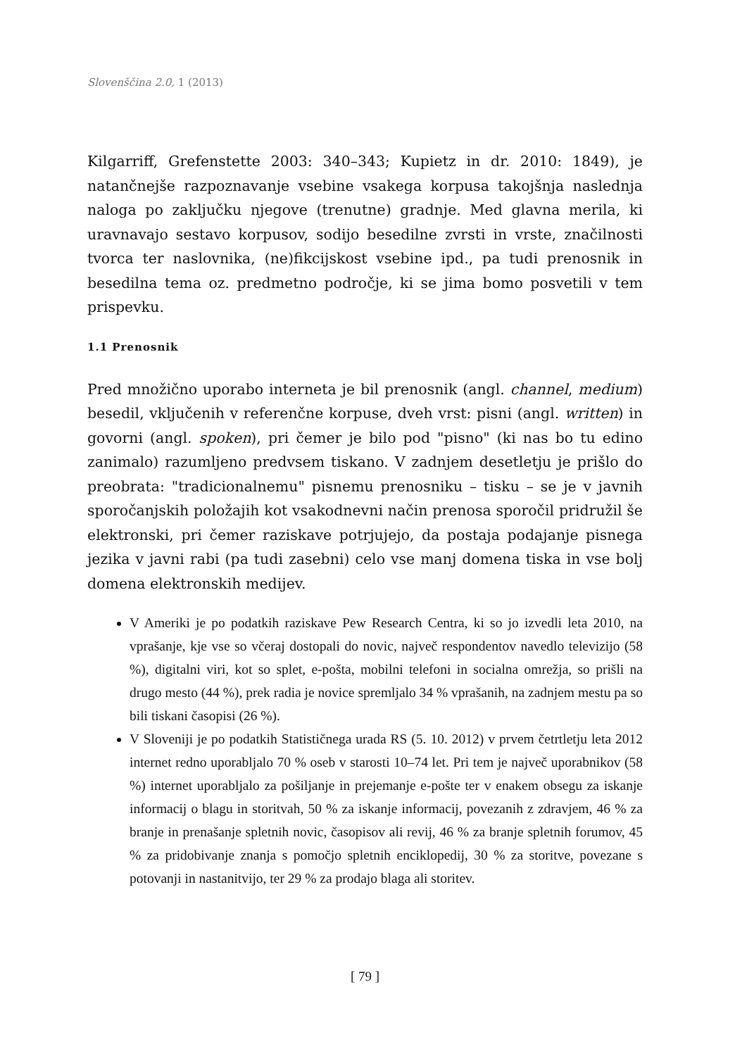Slovenščina 2.0, 1 (2013)
Kilgarriff, Grefenstette 2003: 340–343; Kupietz in dr. 2010: 1849), je natančnejše razpoznavanje vsebine vsakega korpusa takojšnja naslednja naloga po zaključku njegove (trenutne) gradnje. Med glavna merila, ki uravnavajo sestavo korpusov, sodijo besedilne zvrsti in vrste, značilnosti tvorca ter naslovnika, (ne)fikcijskost vsebine ipd., pa tudi prenosnik in besedilna tema oz. predmetno področje, ki se jima bomo posvetili v tem prispevku.
1.1 Prenosnik
Pred množično uporabo interneta je bil prenosnik (angl. channel, medium) besedil, vključenih v referenčne korpuse, dveh vrst: pisni (angl. written) in govorni (angl. spoken), pri čemer je bilo pod "pisno" (ki nas bo tu edino zanimalo) razumljeno predvsem tiskano. V zadnjem desetletju je prišlo do preobrata: "tradicionalnemu" pisnemu prenosniku – tisku – se je v javnih sporočanjskih položajih kot vsakodnevni način prenosa sporočil pridružil še elektronski, pri čemer raziskave potrjujejo, da postaja podajanje pisnega jezika v javni rabi (pa tudi zasebni) celo vse manj domena tiska in vse bolj domena elektronskih medijev.
V Ameriki je po podatkih raziskave Pew Research Centra, ki so jo izvedli leta 2010, na vprašanje, kje vse so včeraj dostopali do novic, največ respondentov navedlo televizijo (58 %), digitalni viri, kot so splet, e-pošta, mobilni telefoni in socialna omrežja, so prišli na drugo mesto (44 %), prek radia je novice spremljalo 34 % vprašanih, na zadnjem mestu pa so bili tiskani časopisi (26 %).
V Sloveniji je po podatkih Statističnega urada RS (5. 10. 2012) v prvem četrtletju leta 2012 internet redno uporabljalo 70 % oseb v starosti 10–74 let. Pri tem je največ uporabnikov (58 %) internet uporabljalo za pošiljanje in prejemanje e-pošte ter v enakem obsegu za iskanje informacij o blagu in storitvah, 50 % za iskanje informacij, povezanih z zdravjem, 46 % za branje in prenašanje spletnih novic, časopisov ali revij, 46 % za branje spletnih forumov, 45 % za pridobivanje znanja s pomočjo spletnih enciklopedij, 30 % za storitve, povezane s potovanji in nastanitvijo, ter 29 % za prodajo blaga ali storitev.
[ 79 ]